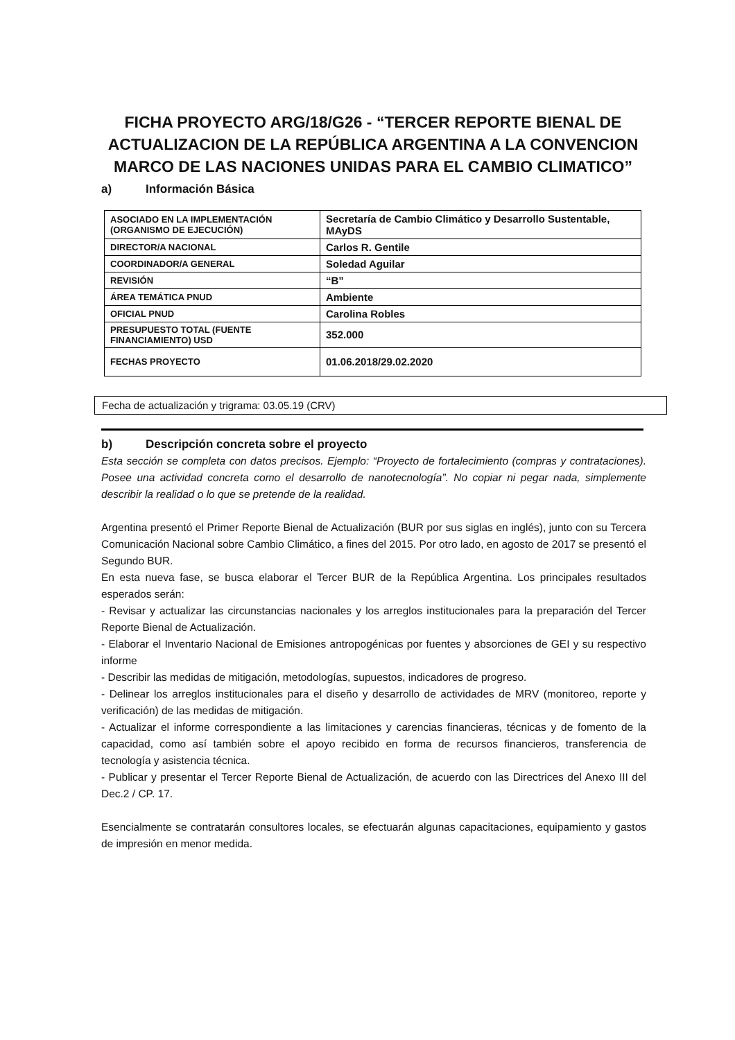FICHA PROYECTO ARG/18/G26 - “TERCER REPORTE BIENAL DE ACTUALIZACION DE LA REPÚBLICA ARGENTINA A LA CONVENCION MARCO DE LAS NACIONES UNIDAS PARA EL CAMBIO CLIMATICO”
a) Información Básica
| ASOCIADO EN LA IMPLEMENTACIÓN (ORGANISMO DE EJECUCIÓN) | Secretaría de Cambio Climático y Desarrollo Sustentable, MAyDS |
| DIRECTOR/A NACIONAL | Carlos R. Gentile |
| COORDINADOR/A GENERAL | Soledad Aguilar |
| REVISIÓN | “B” |
| ÁREA TEMÁTICA PNUD | Ambiente |
| OFICIAL PNUD | Carolina Robles |
| PRESUPUESTO TOTAL (FUENTE FINANCIAMIENTO) USD | 352.000 |
| FECHAS PROYECTO | 01.06.2018/29.02.2020 |
Fecha de actualización y trigrama: 03.05.19 (CRV)
b) Descripción concreta sobre el proyecto
Esta sección se completa con datos precisos. Ejemplo: “Proyecto de fortalecimiento (compras y contrataciones). Posee una actividad concreta como el desarrollo de nanotecnología”. No copiar ni pegar nada, simplemente describir la realidad o lo que se pretende de la realidad.
Argentina presentó el Primer Reporte Bienal de Actualización (BUR por sus siglas en inglés), junto con su Tercera Comunicación Nacional sobre Cambio Climático, a fines del 2015. Por otro lado, en agosto de 2017 se presentó el Segundo BUR.
En esta nueva fase, se busca elaborar el Tercer BUR de la República Argentina. Los principales resultados esperados serán:
- Revisar y actualizar las circunstancias nacionales y los arreglos institucionales para la preparación del Tercer Reporte Bienal de Actualización.
- Elaborar el Inventario Nacional de Emisiones antropogénicas por fuentes y absorciones de GEI y su respectivo informe
- Describir las medidas de mitigación, metodologías, supuestos, indicadores de progreso.
- Delinear los arreglos institucionales para el diseño y desarrollo de actividades de MRV (monitoreo, reporte y verificación) de las medidas de mitigación.
- Actualizar el informe correspondiente a las limitaciones y carencias financieras, técnicas y de fomento de la capacidad, como así también sobre el apoyo recibido en forma de recursos financieros, transferencia de tecnología y asistencia técnica.
- Publicar y presentar el Tercer Reporte Bienal de Actualización, de acuerdo con las Directrices del Anexo III del Dec.2 / CP. 17.
Esencialmente se contratarán consultores locales, se efectuarán algunas capacitaciones, equipamiento y gastos de impresión en menor medida.